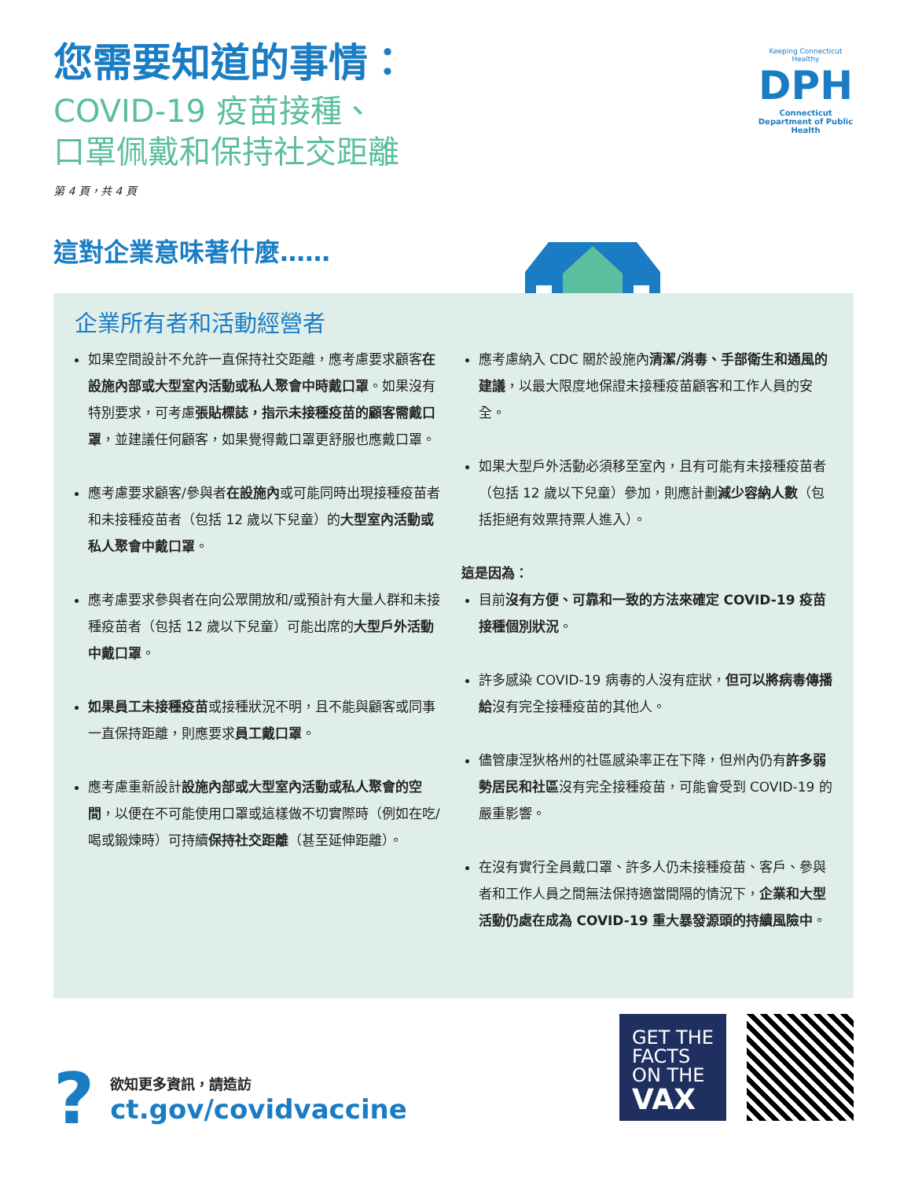您需要知道的事情：
COVID-19 疫苗接種、
口罩佩戴和保持社交距離
第 4 頁，共 4 頁
Keeping Connecticut Healthy
DPH
Connecticut Department of Public Health
這對企業意味著什麼……
企業所有者和活動經營者
如果空間設計不允許一直保持社交距離，應考慮要求顧客在設施內部或大型室內活動或私人聚會中時戴口罩。如果沒有特別要求，可考慮張貼標誌，指示未接種疫苗的顧客需戴口罩，並建議任何顧客，如果覺得戴口罩更舒服也應戴口罩。
應考慮要求顧客/參與者在設施內或可能同時出現接種疫苗者和未接種疫苗者（包括 12 歲以下兒童）的大型室內活動或私人聚會中戴口罩。
應考慮要求參與者在向公眾開放和/或預計有大量人群和未接種疫苗者（包括 12 歲以下兒童）可能出席的大型戶外活動中戴口罩。
如果員工未接種疫苗或接種狀況不明，且不能與顧客或同事一直保持距離，則應要求員工戴口罩。
應考慮重新設計設施內部或大型室內活動或私人聚會的空間，以便在不可能使用口罩或這樣做不切實際時（例如在吃/喝或鍛煉時）可持續保持社交距離（甚至延伸距離）。
應考慮納入 CDC 關於設施內清潔/消毒、手部衛生和通風的建議，以最大限度地保證未接種疫苗顧客和工作人員的安全。
如果大型戶外活動必須移至室內，且有可能有未接種疫苗者（包括 12 歲以下兒童）參加，則應計劃減少容納人數（包括拒絕有效票持票人進入）。
這是因為：
目前沒有方便、可靠和一致的方法來確定 COVID-19 疫苗接種個別狀況。
許多感染 COVID-19 病毒的人沒有症狀，但可以將病毒傳播給沒有完全接種疫苗的其他人。
儘管康涅狄格州的社區感染率正在下降，但州內仍有許多弱勢居民和社區沒有完全接種疫苗，可能會受到 COVID-19 的嚴重影響。
在沒有實行全員戴口罩、許多人仍未接種疫苗、客戶、參與者和工作人員之間無法保持適當間隔的情況下，企業和大型活動仍處在成為 COVID-19 重大暴發源頭的持續風險中。
?
欲知更多資訊，請造訪
ct.gov/covidvaccine
GET THE
FACTS
ON THE
VAX